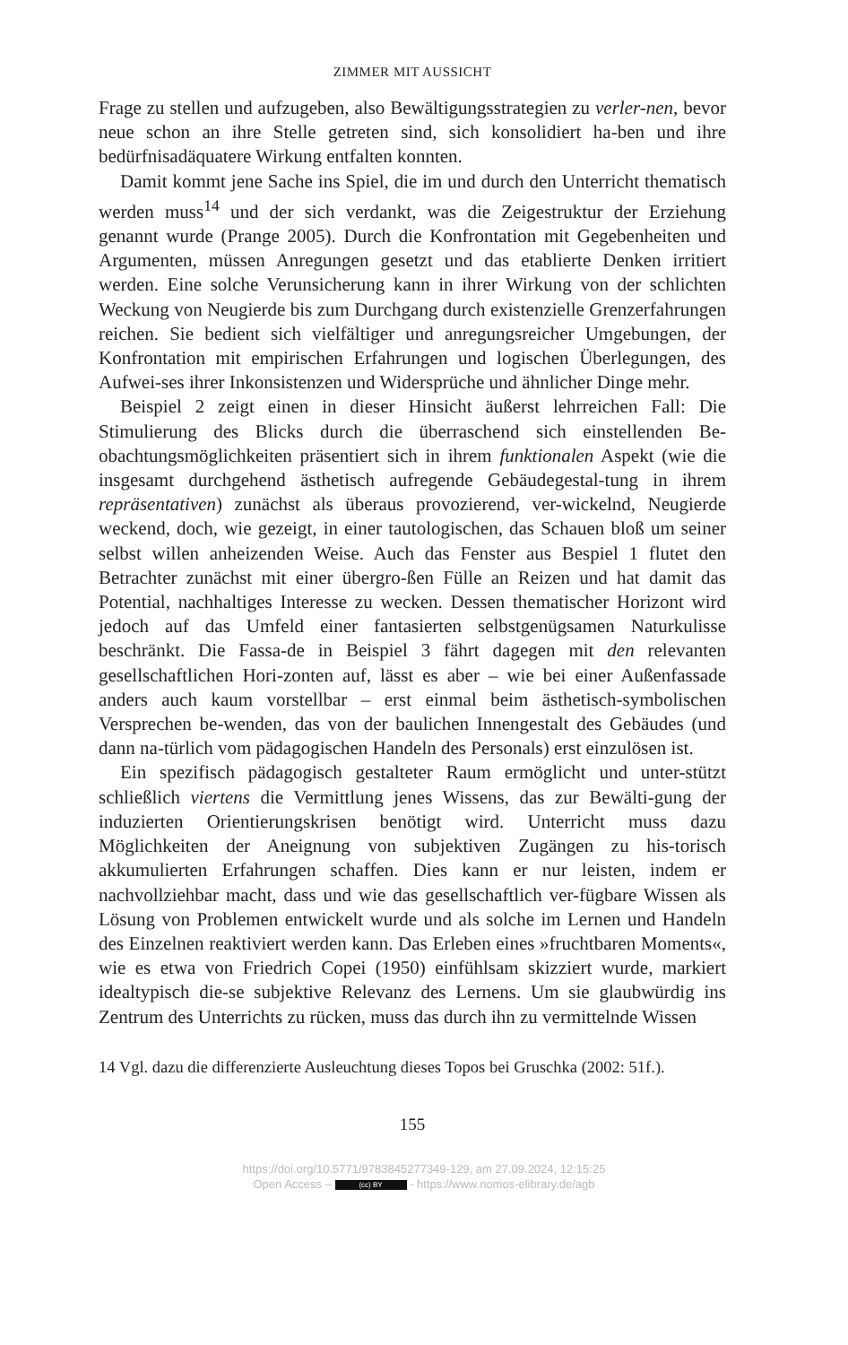ZIMMER MIT AUSSICHT
Frage zu stellen und aufzugeben, also Bewältigungsstrategien zu verler-nen, bevor neue schon an ihre Stelle getreten sind, sich konsolidiert ha-ben und ihre bedürfnisadäquatere Wirkung entfalten konnten.
Damit kommt jene Sache ins Spiel, die im und durch den Unterricht thematisch werden muss<sup>14</sup> und der sich verdankt, was die Zeigestruktur der Erziehung genannt wurde (Prange 2005). Durch die Konfrontation mit Gegebenheiten und Argumenten, müssen Anregungen gesetzt und das etablierte Denken irritiert werden. Eine solche Verunsicherung kann in ihrer Wirkung von der schlichten Weckung von Neugierde bis zum Durchgang durch existenzielle Grenzerfahrungen reichen. Sie bedient sich vielfältiger und anregungsreicher Umgebungen, der Konfrontation mit empirischen Erfahrungen und logischen Überlegungen, des Aufwei-ses ihrer Inkonsistenzen und Widersprüche und ähnlicher Dinge mehr.
Beispiel 2 zeigt einen in dieser Hinsicht äußerst lehrreichen Fall: Die Stimulierung des Blicks durch die überraschend sich einstellenden Be-obachtungsmöglichkeiten präsentiert sich in ihrem funktionalen Aspekt (wie die insgesamt durchgehend ästhetisch aufregende Gebäudegestal-tung in ihrem repräsentativen) zunächst als überaus provozierend, ver-wickelnd, Neugierde weckend, doch, wie gezeigt, in einer tautologischen, das Schauen bloß um seiner selbst willen anheizenden Weise. Auch das Fenster aus Bespiel 1 flutet den Betrachter zunächst mit einer übergro-ßen Fülle an Reizen und hat damit das Potential, nachhaltiges Interesse zu wecken. Dessen thematischer Horizont wird jedoch auf das Umfeld einer fantasierten selbstgenügsamen Naturkulisse beschränkt. Die Fassa-de in Beispiel 3 fährt dagegen mit den relevanten gesellschaftlichen Hori-zonten auf, lässt es aber – wie bei einer Außenfassade anders auch kaum vorstellbar – erst einmal beim ästhetisch-symbolischen Versprechen be-wenden, das von der baulichen Innengestalt des Gebäudes (und dann na-türlich vom pädagogischen Handeln des Personals) erst einzulösen ist.
Ein spezifisch pädagogisch gestalteter Raum ermöglicht und unter-stützt schließlich viertens die Vermittlung jenes Wissens, das zur Bewälti-gung der induzierten Orientierungskrisen benötigt wird. Unterricht muss dazu Möglichkeiten der Aneignung von subjektiven Zugängen zu his-torisch akkumulierten Erfahrungen schaffen. Dies kann er nur leisten, indem er nachvollziehbar macht, dass und wie das gesellschaftlich ver-fügbare Wissen als Lösung von Problemen entwickelt wurde und als solche im Lernen und Handeln des Einzelnen reaktiviert werden kann. Das Erleben eines »fruchtbaren Moments«, wie es etwa von Friedrich Copei (1950) einfühlsam skizziert wurde, markiert idealtypisch die-se subjektive Relevanz des Lernens. Um sie glaubwürdig ins Zentrum des Unterrichts zu rücken, muss das durch ihn zu vermittelnde Wissen
14 Vgl. dazu die differenzierte Ausleuchtung dieses Topos bei Gruschka (2002: 51f.).
155
https://doi.org/10.5771/9783845277349-129, am 27.09.2024, 12:15:25
Open Access – (cc) BY - https://www.nomos-elibrary.de/agb